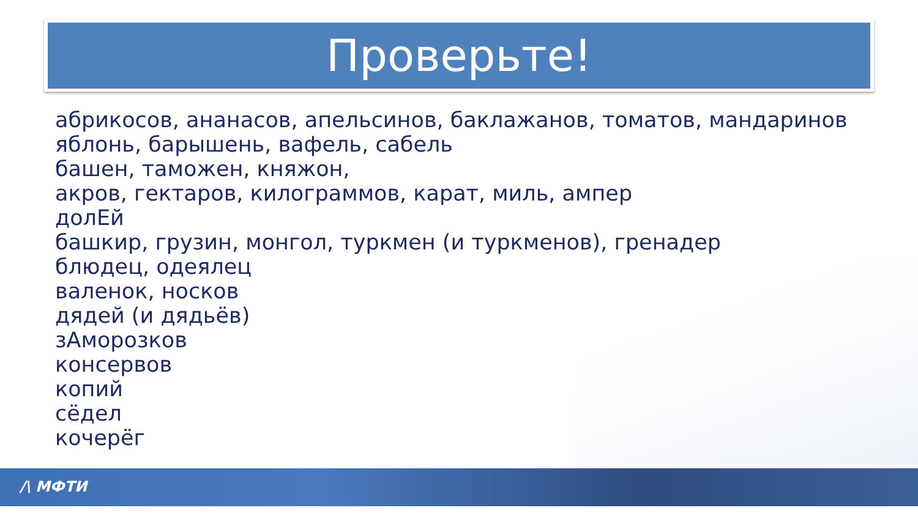Проверьте!
абрикосов, ананасов, апельсинов, баклажанов, томатов, мандаринов
яблонь, барышень, вафель, сабель
башен, таможен, княжон,
акров, гектаров, килограммов, карат, миль, ампер
долЕй
башкир, грузин, монгол, туркмен (и туркменов), гренадер
блюдец, одеялец
валенок, носков
дядей (и дядьёв)
зАморозков
консервов
копий
сёдел
кочерёг
/\ МФТИ